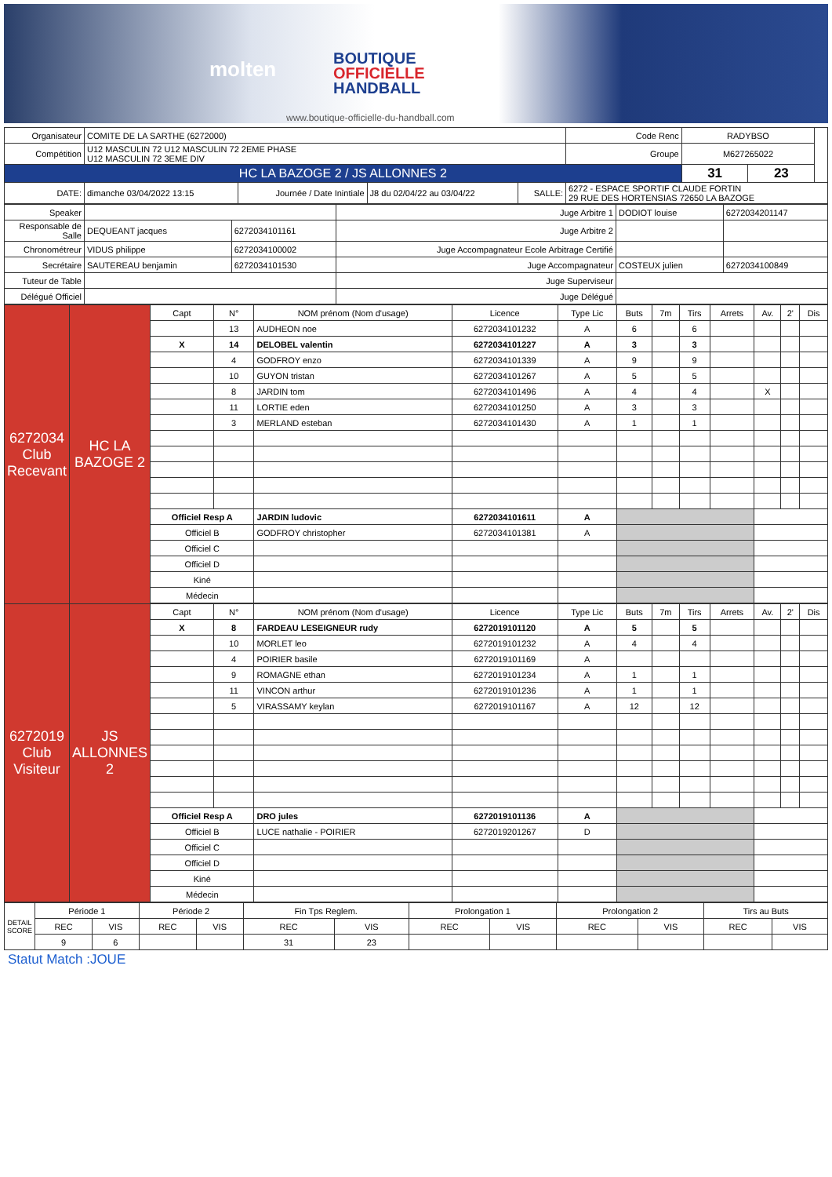molten
BOUTIQUE
OFFICIELLE
HANDBALL
www.boutique-officielle-du-handball.com
| Organisateur | COMITE DE LA SARTHE (6272000) | | | | | Code Renc | RADYBSO | | |
| Compétition | U12 MASCULIN 72 U12 MASCULIN 72 2EME PHASE U12 MASCULIN 72 3EME DIV | | | | | Groupe | M627265022 | | |
| HC LA BAZOGE 2 / JS ALLONNES 2 | | | | | | | 31 | 23 | |
| DATE: | dimanche 03/04/2022 13:15 | Journée / Date Inintiale | J8 du 02/04/22 au 03/04/22 | SALLE: | 6272 - ESPACE SPORTIF CLAUDE FORTIN 29 RUE DES HORTENSIAS 72650 LA BAZOGE | | | | |
| Speaker | | | Juge Arbitre 1 | DODIOT louise | 6272034201147 |
| Responsable de Salle | DEQUEANT jacques | 6272034101161 | Juge Arbitre 2 | | |
| Chronométreur | VIDUS philippe | 6272034100002 | Juge Accompagnateur Ecole Arbitrage Certifié | | |
| Secrétaire | SAUTEREAU benjamin | 6272034101530 | Juge Accompagnateur | COSTEUX julien | 6272034100849 |
| Tuteur de Table | | | Juge Superviseur | | |
| Délégué Officiel | | | Juge Délégué | | |
| 6272034 Club Recevant | HC LA BAZOGE 2 | Capt | N° | NOM prénom (Nom d'usage) | Licence | Type Lic | Buts | 7m | Tirs | Arrets | Av. | 2' | Dis |
| | | | 13 | AUDHEON noe | 6272034101232 | A | 6 | | 6 | | | | |
| | | X | 14 | DELOBEL valentin | 6272034101227 | A | 3 | | 3 | | | | |
| | | | 4 | GODFROY enzo | 6272034101339 | A | 9 | | 9 | | | | |
| | | | 10 | GUYON tristan | 6272034101267 | A | 5 | | 5 | | | | |
| | | | 8 | JARDIN tom | 6272034101496 | A | 4 | | 4 | | X | | |
| | | | 11 | LORTIE eden | 6272034101250 | A | 3 | | 3 | | | | |
| | | | 3 | MERLAND esteban | 6272034101430 | A | 1 | | 1 | | | | |
| | | Officiel Resp A | | JARDIN ludovic | 6272034101611 | A | | | | | | | |
| | | Officiel B | | GODFROY christopher | 6272034101381 | A | | | | | | | |
| | | Officiel C | | | | | | | | | | | |
| | | Officiel D | | | | | | | | | | | |
| | | Kiné | | | | | | | | | | | |
| | | Médecin | | | | | | | | | | | |
| 6272019 Club Visiteur | JS ALLONNES 2 | Capt | N° | NOM prénom (Nom d'usage) | Licence | Type Lic | Buts | 7m | Tirs | Arrets | Av. | 2' | Dis |
| | | X | 8 | FARDEAU LESEIGNEUR rudy | 6272019101120 | A | 5 | | 5 | | | | |
| | | | 10 | MORLET leo | 6272019101232 | A | 4 | | 4 | | | | |
| | | | 4 | POIRIER basile | 6272019101169 | A | | | | | | | |
| | | | 9 | ROMAGNE ethan | 6272019101234 | A | 1 | | 1 | | | | |
| | | | 11 | VINCON arthur | 6272019101236 | A | 1 | | 1 | | | | |
| | | | 5 | VIRASSAMY keylan | 6272019101167 | A | 12 | | 12 | | | | |
| | | Officiel Resp A | | DRO jules | 6272019101136 | A | | | | | | | |
| | | Officiel B | | LUCE nathalie - POIRIER | 6272019201267 | D | | | | | | | |
| | | Officiel C | | | | | | | | | | | |
| | | Officiel D | | | | | | | | | | | |
| | | Kiné | | | | | | | | | | | |
| | | Médecin | | | | | | | | | | | |
| DETAIL SCORE | Période 1 | | Période 2 | | Fin Tps Reglem. | | Prolongation 1 | | Prolongation 2 | | Tirs au Buts | |
| | REC | VIS | REC | VIS | REC | VIS | REC | VIS | REC | VIS | REC | VIS |
| | 9 | 6 | | | 31 | 23 | | | | | | |
Statut Match :JOUE